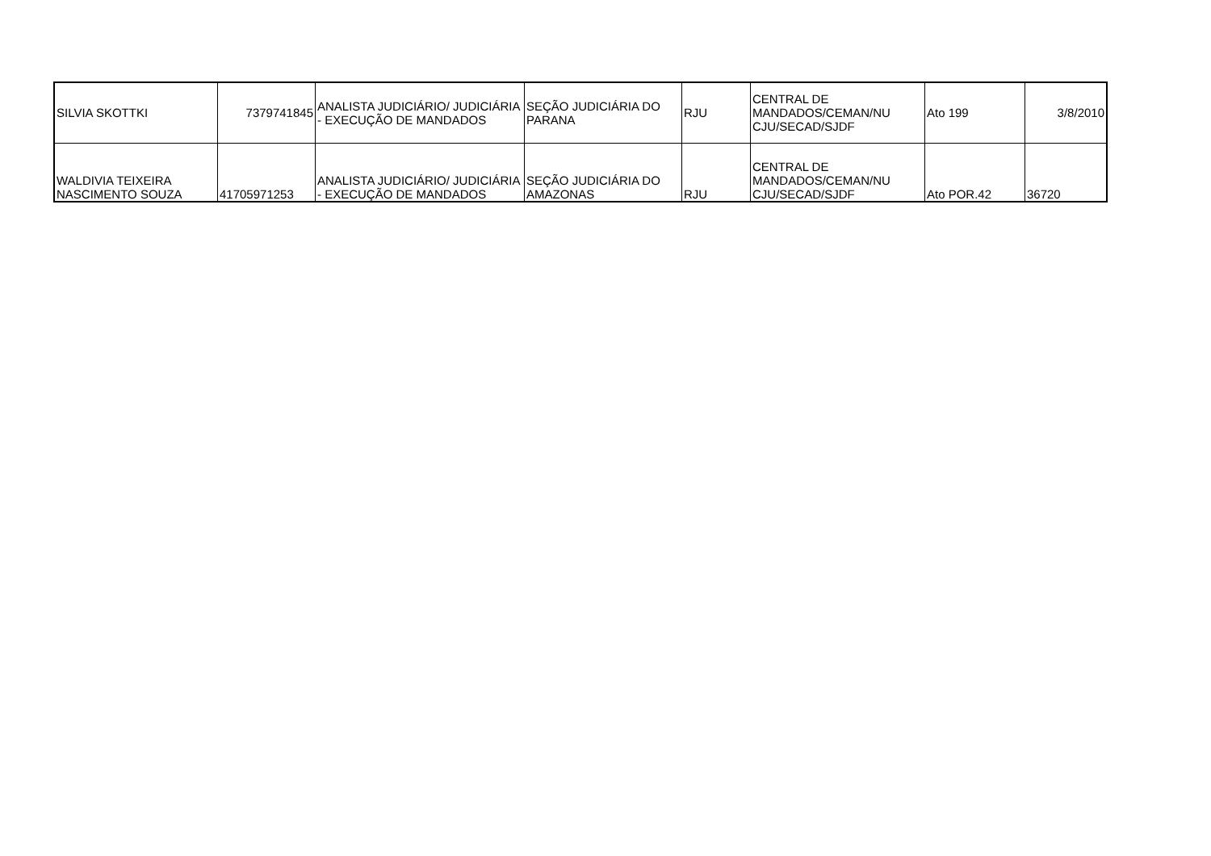| SILVIA SKOTTKI | 7379741845 | ANALISTA JUDICIÁRIO/ JUDICIÁRIA - EXECUÇÃO DE MANDADOS | SEÇÃO JUDICIÁRIA DO PARANA | RJU | CENTRAL DE MANDADOS/CEMAN/NU CJU/SECAD/SJDF | Ato 199 | 3/8/2010 |
| WALDIVIA TEIXEIRA NASCIMENTO SOUZA | 41705971253 | ANALISTA JUDICIÁRIO/ JUDICIÁRIA - EXECUÇÃO DE MANDADOS | SEÇÃO JUDICIÁRIA DO AMAZONAS | RJU | CENTRAL DE MANDADOS/CEMAN/NU CJU/SECAD/SJDF | Ato POR.42 | 36720 |